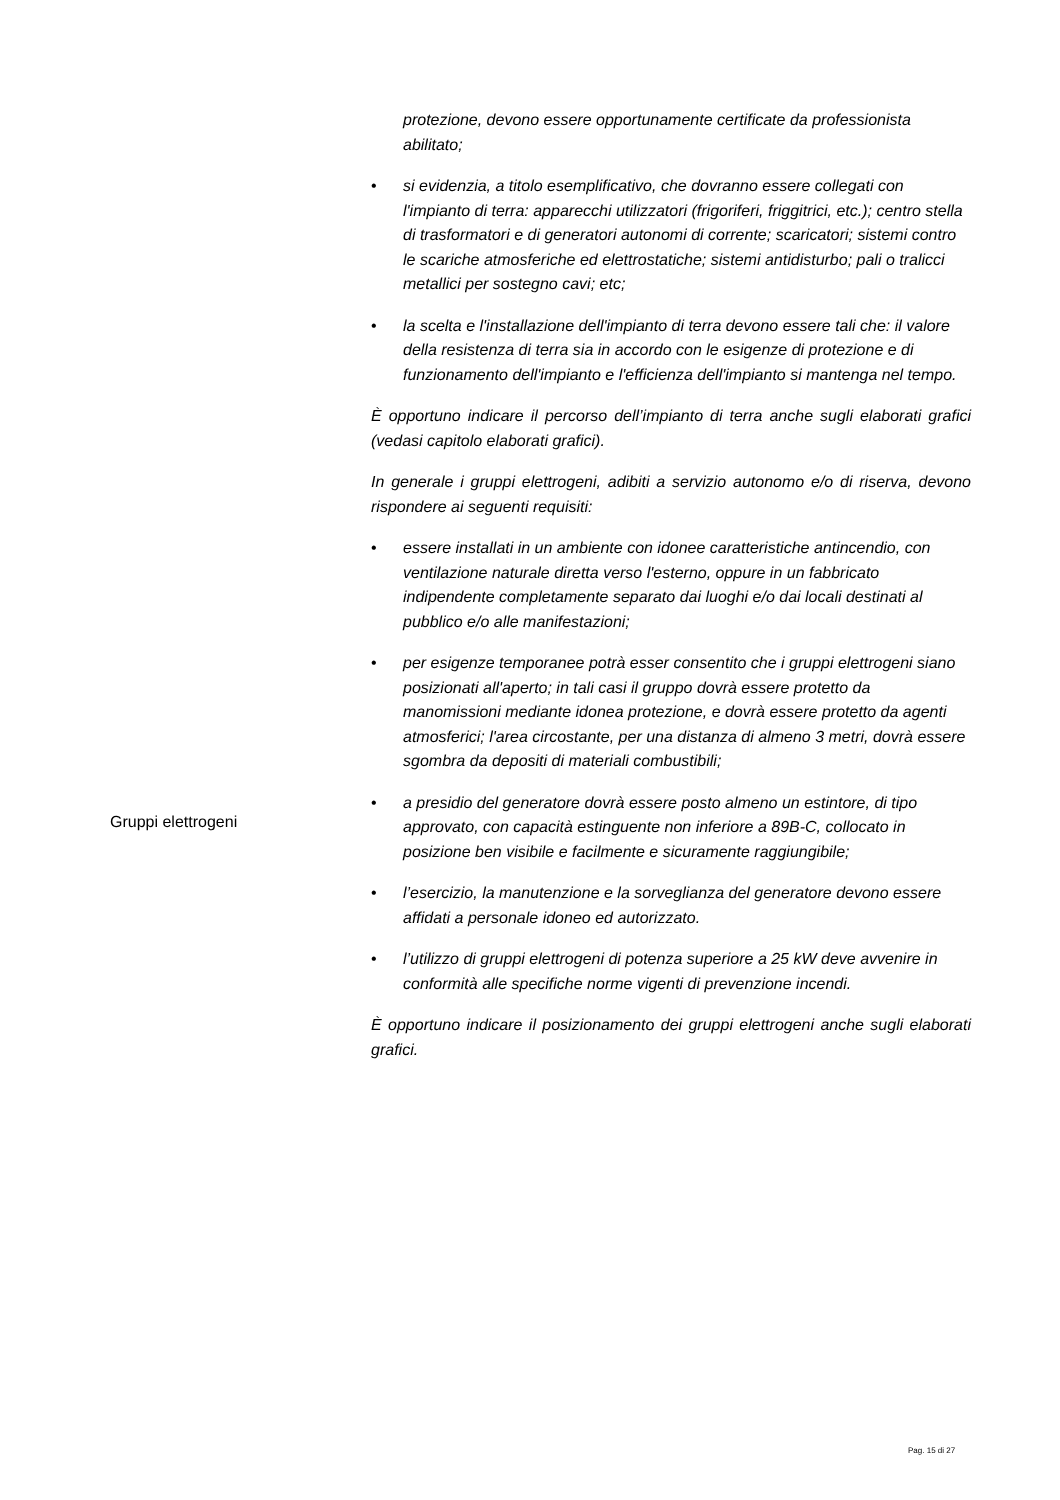Gruppi elettrogeni
protezione, devono essere opportunamente certificate da professionista abilitato;
• si evidenzia, a titolo esemplificativo, che dovranno essere collegati con l'impianto di terra: apparecchi utilizzatori (frigoriferi, friggitrici, etc.); centro stella di trasformatori e di generatori autonomi di corrente; scaricatori; sistemi contro le scariche atmosferiche ed elettrostatiche; sistemi antidisturbo; pali o tralicci metallici per sostegno cavi; etc;
• la scelta e l'installazione dell'impianto di terra devono essere tali che: il valore della resistenza di terra sia in accordo con le esigenze di protezione e di funzionamento dell'impianto e l'efficienza dell'impianto si mantenga nel tempo.
È opportuno indicare il percorso dell’impianto di terra anche sugli elaborati grafici (vedasi capitolo elaborati grafici).
In generale i gruppi elettrogeni, adibiti a servizio autonomo e/o di riserva, devono rispondere ai seguenti requisiti:
• essere installati in un ambiente con idonee caratteristiche antincendio, con ventilazione naturale diretta verso l'esterno, oppure in un fabbricato indipendente completamente separato dai luoghi e/o dai locali destinati al pubblico e/o alle manifestazioni;
• per esigenze temporanee potrà esser consentito che i gruppi elettrogeni siano posizionati all'aperto; in tali casi il gruppo dovrà essere protetto da manomissioni mediante idonea protezione, e dovrà essere protetto da agenti atmosferici; l'area circostante, per una distanza di almeno 3 metri, dovrà essere sgombra da depositi di materiali combustibili;
• a presidio del generatore dovrà essere posto almeno un estintore, di tipo approvato, con capacità estinguente non inferiore a 89B-C, collocato in posizione ben visibile e facilmente e sicuramente raggiungibile;
• l’esercizio, la manutenzione e la sorveglianza del generatore devono essere affidati a personale idoneo ed autorizzato.
• l’utilizzo di gruppi elettrogeni di potenza superiore a 25 kW deve avvenire in conformità alle specifiche norme vigenti di prevenzione incendi.
È opportuno indicare il posizionamento dei gruppi elettrogeni anche sugli elaborati grafici.
Pag. 15 di 27